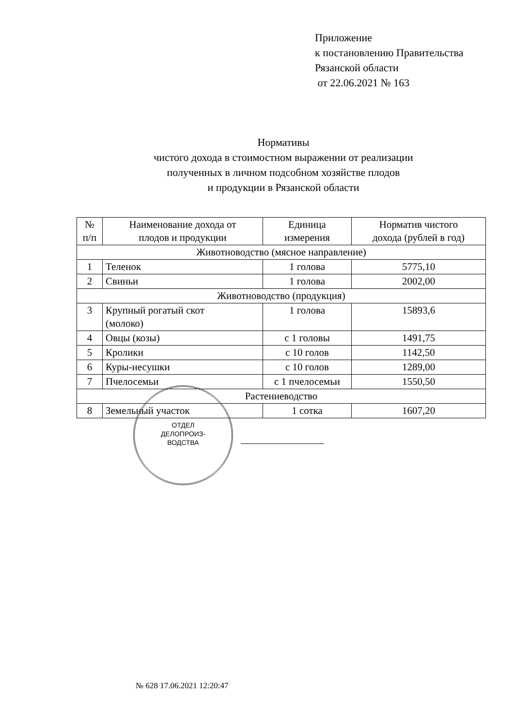Приложение
к постановлению Правительства
Рязанской области
от 22.06.2021 № 163
Нормативы
чистого дохода в стоимостном выражении от реализации
полученных в личном подсобном хозяйстве плодов
и продукции в Рязанской области
| № п/п | Наименование дохода от плодов и продукции | Единица измерения | Норматив чистого дохода (рублей в год) |
| --- | --- | --- | --- |
| Животноводство (мясное направление) | | | |
| 1 | Теленок | 1 голова | 5775,10 |
| 2 | Свиньи | 1 голова | 2002,00 |
| Животноводство (продукция) | | | |
| 3 | Крупный рогатый скот (молоко) | 1 голова | 15893,6 |
| 4 | Овцы (козы) | с 1 головы | 1491,75 |
| 5 | Кролики | с 10 голов | 1142,50 |
| 6 | Куры-несушки | с 10 голов | 1289,00 |
| 7 | Пчелосемьи | с 1 пчелосемьи | 1550,50 |
| Растениеводство | | | |
| 8 | Земельный участок | 1 сотка | 1607,20 |
ОТДЕЛ
ДЕЛОПРОИЗ-
ВОДСТВА
№ 628 17.06.2021 12:20:47